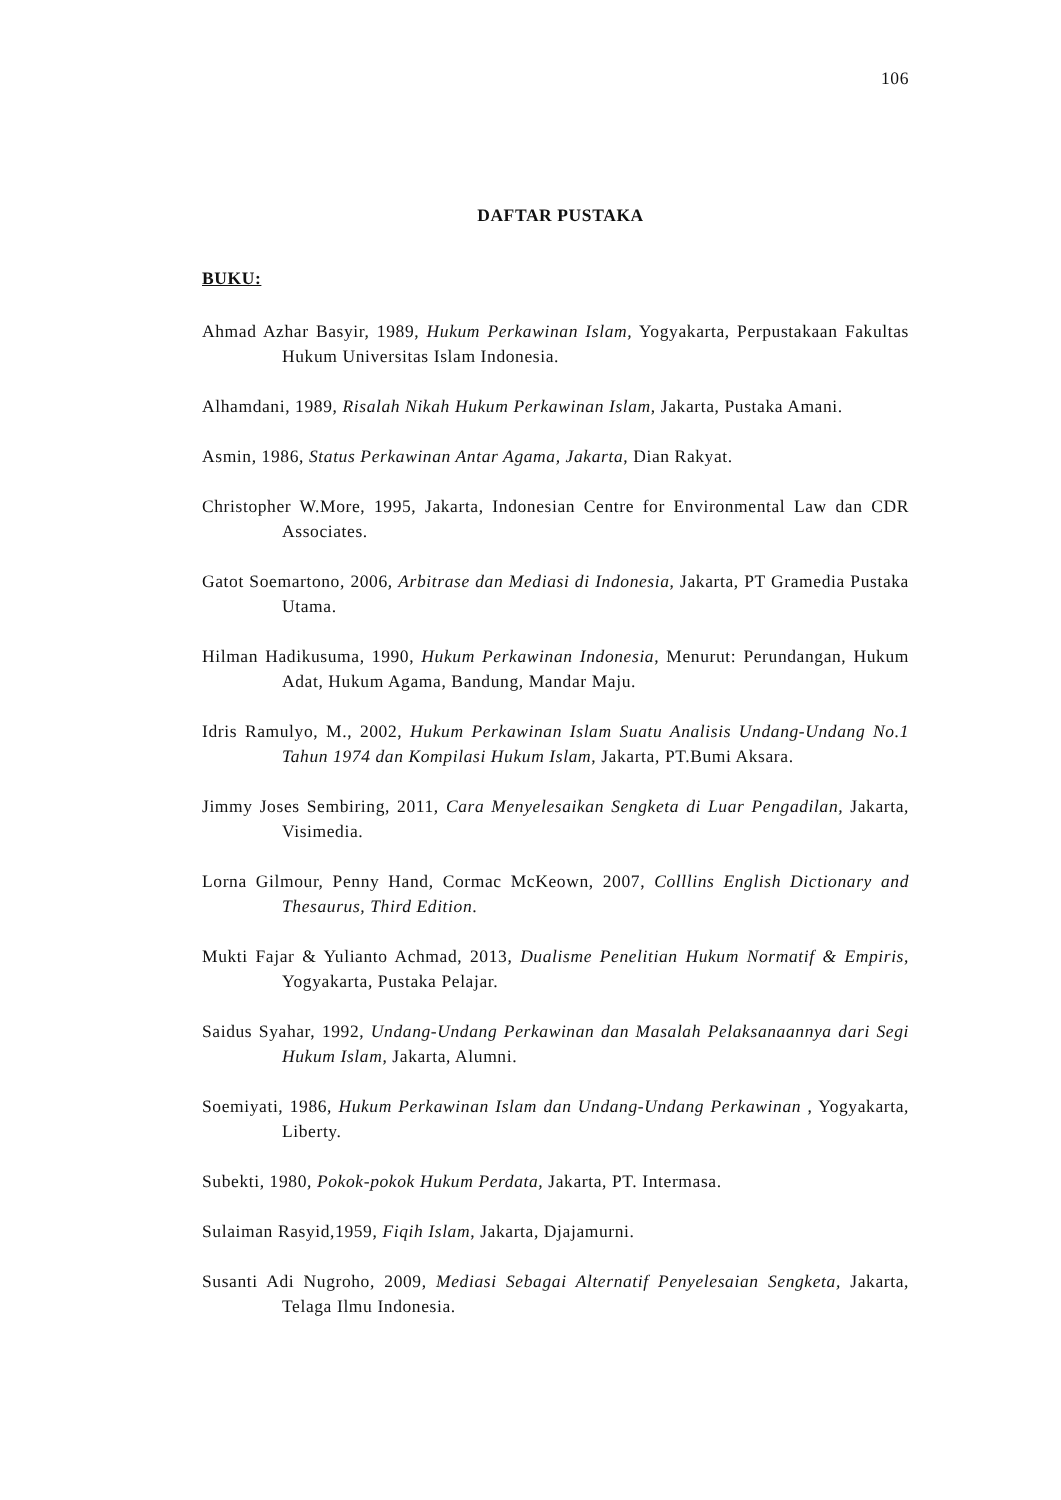106
DAFTAR PUSTAKA
BUKU:
Ahmad Azhar Basyir, 1989, Hukum Perkawinan Islam, Yogyakarta, Perpustakaan Fakultas Hukum Universitas Islam Indonesia.
Alhamdani, 1989, Risalah Nikah Hukum Perkawinan Islam, Jakarta, Pustaka Amani.
Asmin, 1986, Status Perkawinan Antar Agama, Jakarta, Dian Rakyat.
Christopher W.More, 1995, Jakarta, Indonesian Centre for Environmental Law dan CDR Associates.
Gatot Soemartono, 2006, Arbitrase dan Mediasi di Indonesia, Jakarta, PT Gramedia Pustaka Utama.
Hilman Hadikusuma, 1990, Hukum Perkawinan Indonesia, Menurut: Perundangan, Hukum Adat, Hukum Agama, Bandung, Mandar Maju.
Idris Ramulyo, M., 2002, Hukum Perkawinan Islam Suatu Analisis Undang-Undang No.1 Tahun 1974 dan Kompilasi Hukum Islam, Jakarta, PT.Bumi Aksara.
Jimmy Joses Sembiring, 2011, Cara Menyelesaikan Sengketa di Luar Pengadilan, Jakarta, Visimedia.
Lorna Gilmour, Penny Hand, Cormac McKeown, 2007, Colllins English Dictionary and Thesaurus, Third Edition.
Mukti Fajar & Yulianto Achmad, 2013, Dualisme Penelitian Hukum Normatif & Empiris, Yogyakarta, Pustaka Pelajar.
Saidus Syahar, 1992, Undang-Undang Perkawinan dan Masalah Pelaksanaannya dari Segi Hukum Islam, Jakarta, Alumni.
Soemiyati, 1986, Hukum Perkawinan Islam dan Undang-Undang Perkawinan , Yogyakarta, Liberty.
Subekti, 1980, Pokok-pokok Hukum Perdata, Jakarta, PT. Intermasa.
Sulaiman Rasyid,1959, Fiqih Islam, Jakarta, Djajamurni.
Susanti Adi Nugroho, 2009, Mediasi Sebagai Alternatif Penyelesaian Sengketa, Jakarta, Telaga Ilmu Indonesia.